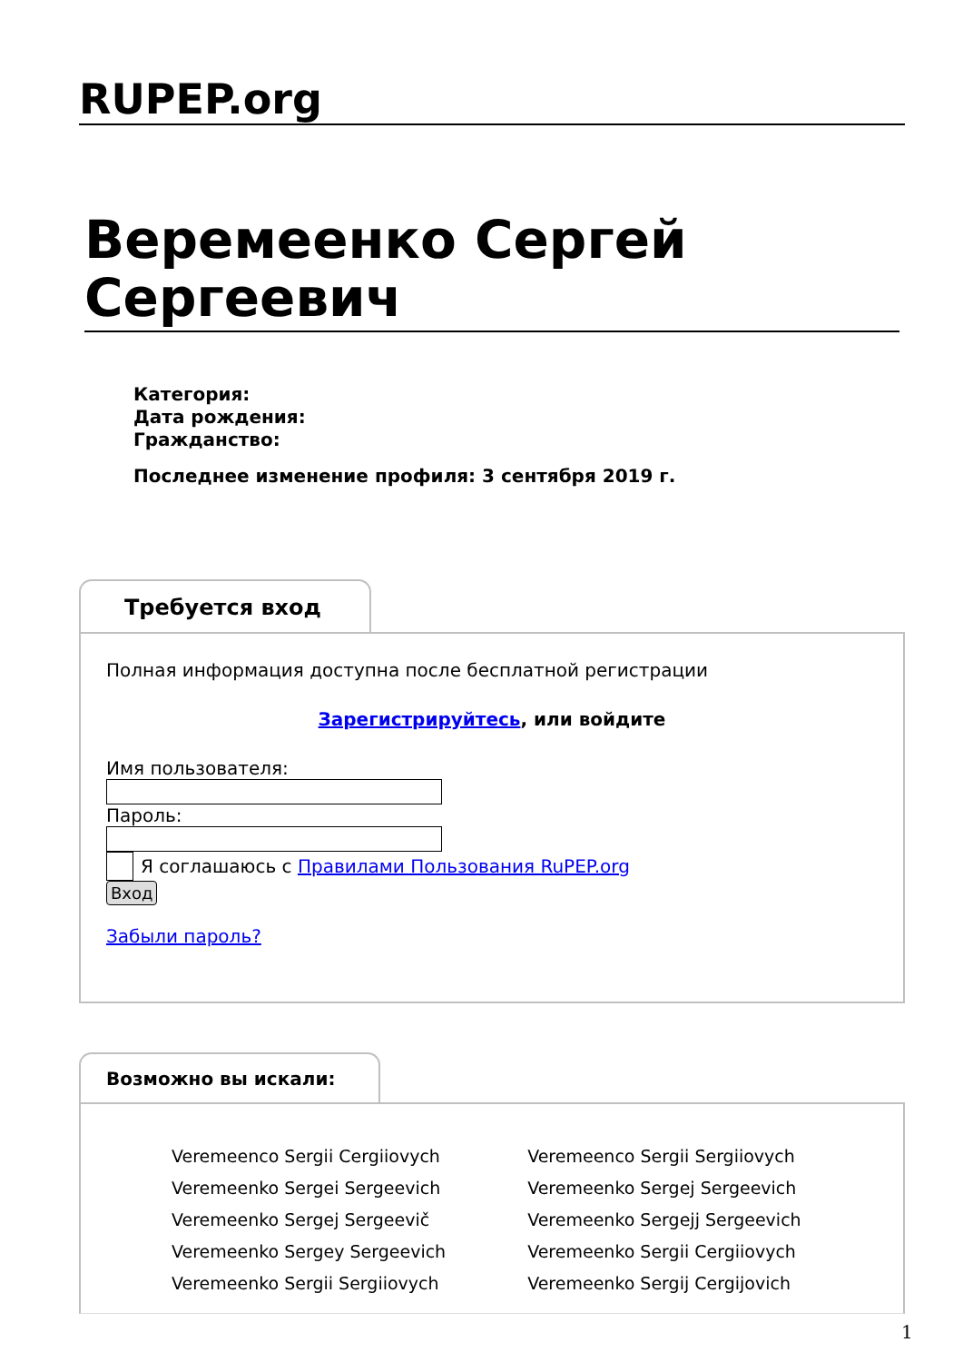RUPEP.org
Веремеенко Сергей Сергеевич
Категория:
Дата рождения:
Гражданство:
Последнее изменение профиля: 3 сентября 2019 г.
Требуется вход
Полная информация доступна после бесплатной регистрации
Зарегистрируйтесь, или войдите
Имя пользователя:Пароль:
Я соглашаюсь с Правилами Пользования RuPEP.org
Вход
Забыли пароль?
Возможно вы искали:
Veremeenco Sergii Cergiiovych
Veremeenko Sergei Sergeevich
Veremeenko Sergej Sergeevič
Veremeenko Sergey Sergeevich
Veremeenko Sergii Sergiiovych
Veremeenco Sergii Sergiiovych
Veremeenko Sergej Sergeevich
Veremeenko Sergejj Sergeevich
Veremeenko Sergii Cergiiovych
Veremeenko Sergij Cergijovich
1